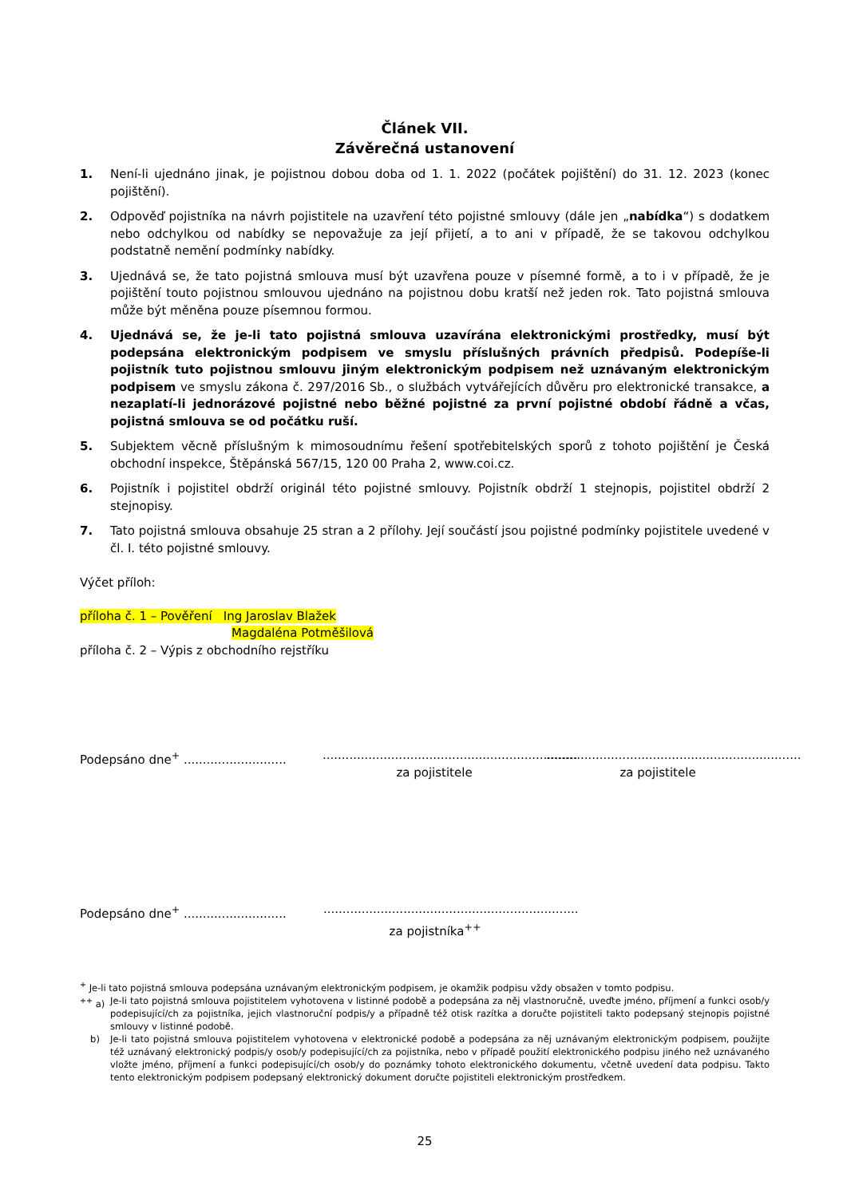Článek VII.
Závěrečná ustanovení
1. Není-li ujednáno jinak, je pojistnou dobou doba od 1. 1. 2022 (počátek pojištění) do 31. 12. 2023 (konec pojištění).
2. Odpověď pojistníka na návrh pojistitele na uzavření této pojistné smlouvy (dále jen „nabídka“) s dodatkem nebo odchylkou od nabídky se nepovažuje za její přijetí, a to ani v případě, že se takovou odchylkou podstatně nemění podmínky nabídky.
3. Ujednává se, že tato pojistná smlouva musí být uzavřena pouze v písemné formě, a to i v případě, že je pojištění touto pojistnou smlouvou ujednáno na pojistnou dobu kratší než jeden rok. Tato pojistná smlouva může být měněna pouze písemnou formou.
4. Ujednává se, že je-li tato pojistná smlouva uzavírána elektronickými prostředky, musí být podepsána elektronickým podpisem ve smyslu příslušných právních předpisů. Podepíše-li pojistník tuto pojistnou smlouvu jiným elektronickým podpisem než uznávaným elektronickým podpisem ve smyslu zákona č. 297/2016 Sb., o službách vytvářejících důvěru pro elektronické transakce, a nezaplatí-li jednorázové pojistné nebo běžné pojistné za první pojistné období řádně a včas, pojistná smlouva se od počátku ruší.
5. Subjektem věcně příslušným k mimosoudnímu řešení spotřebitelských sporů z tohoto pojištění je Česká obchodní inspekce, Štěpánská 567/15, 120 00 Praha 2, www.coi.cz.
6. Pojistník i pojistitel obdrží originál této pojistné smlouvy. Pojistník obdrží 1 stejnopis, pojistitel obdrží 2 stejnopisy.
7. Tato pojistná smlouva obsahuje 25 stran a 2 přílohy. Její součástí jsou pojistné podmínky pojistitele uvedené v čl. I. této pojistné smlouvy.
Výčet příloh:
příloha č. 1 – Pověření Ing Jaroslav Blažek
Magdaléna Potměšilová
příloha č. 2 – Výpis z obchodního rejstříku
Podepsáno dne<sup>+</sup> ...........................
...................................................................
za pojistitele
...................................................................
za pojistitele
Podepsáno dne<sup>+</sup> ...........................
...................................................................
za pojistníka<sup>++</sup>
<sup>+</sup> Je-li tato pojistná smlouva podepsána uznávaným elektronickým podpisem, je okamžik podpisu vždy obsažen v tomto podpisu.
<sup>++</sup> a) Je-li tato pojistná smlouva pojistitelem vyhotovena v listinné podobě a podepsána za něj vlastnoručně, uveďte jméno, příjmení a funkci osob/y podepisující/ch za pojistníka, jejich vlastnoruční podpis/y a případně též otisk razítka a doručte pojistiteli takto podepsaný stejnopis pojistné smlouvy v listinné podobě.
b) Je-li tato pojistná smlouva pojistitelem vyhotovena v elektronické podobě a podepsána za něj uznávaným elektronickým podpisem, použijte též uznávaný elektronický podpis/y osob/y podepisující/ch za pojistníka, nebo v případě použití elektronického podpisu jiného než uznávaného vložte jméno, příjmení a funkci podepisující/ch osob/y do poznámky tohoto elektronického dokumentu, včetně uvedení data podpisu. Takto tento elektronickým podpisem podepsaný elektronický dokument doručte pojistiteli elektronickým prostředkem.
25